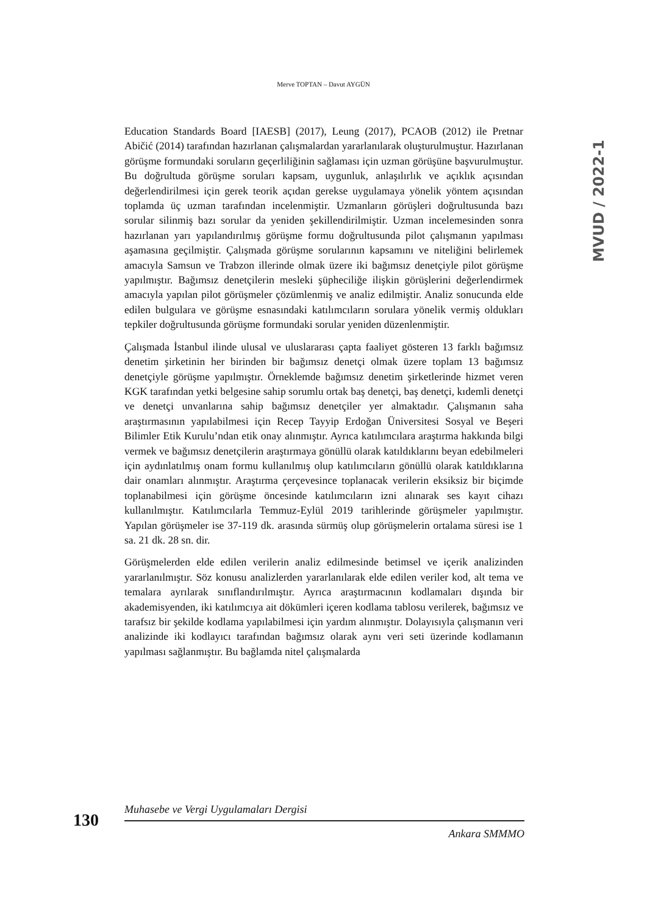Merve TOPTAN – Davut AYGÜN
MVUD / 2022-1
Education Standards Board [IAESB] (2017), Leung (2017), PCAOB (2012) ile Pretnar Abičić (2014) tarafından hazırlanan çalışmalardan yararlanılarak oluşturulmuştur. Hazırlanan görüşme formundaki soruların geçerliliğinin sağlaması için uzman görüşüne başvurulmuştur. Bu doğrultuda görüşme soruları kapsam, uygunluk, anlaşılırlık ve açıklık açısından değerlendirilmesi için gerek teorik açıdan gerekse uygulamaya yönelik yöntem açısından toplamda üç uzman tarafından incelenmiştir. Uzmanların görüşleri doğrultusunda bazı sorular silinmiş bazı sorular da yeniden şekillendirilmiştir. Uzman incelemesinden sonra hazırlanan yarı yapılandırılmış görüşme formu doğrultusunda pilot çalışmanın yapılması aşamasına geçilmiştir. Çalışmada görüşme sorularının kapsamını ve niteliğini belirlemek amacıyla Samsun ve Trabzon illerinde olmak üzere iki bağımsız denetçiyle pilot görüşme yapılmıştır. Bağımsız denetçilerin mesleki şüpheciliğe ilişkin görüşlerini değerlendirmek amacıyla yapılan pilot görüşmeler çözümlenmiş ve analiz edilmiştir. Analiz sonucunda elde edilen bulgulara ve görüşme esnasındaki katılımcıların sorulara yönelik vermiş oldukları tepkiler doğrultusunda görüşme formundaki sorular yeniden düzenlenmiştir.
Çalışmada İstanbul ilinde ulusal ve uluslararası çapta faaliyet gösteren 13 farklı bağımsız denetim şirketinin her birinden bir bağımsız denetçi olmak üzere toplam 13 bağımsız denetçiyle görüşme yapılmıştır. Örneklemde bağımsız denetim şirketlerinde hizmet veren KGK tarafından yetki belgesine sahip sorumlu ortak baş denetçi, baş denetçi, kıdemli denetçi ve denetçi unvanlarına sahip bağımsız denetçiler yer almaktadır. Çalışmanın saha araştırmasının yapılabilmesi için Recep Tayyip Erdoğan Üniversitesi Sosyal ve Beşeri Bilimler Etik Kurulu’ndan etik onay alınmıştır. Ayrıca katılımcılara araştırma hakkında bilgi vermek ve bağımsız denetçilerin araştırmaya gönüllü olarak katıldıklarını beyan edebilmeleri için aydınlatılmış onam formu kullanılmış olup katılımcıların gönüllü olarak katıldıklarına dair onamları alınmıştır. Araştırma çerçevesince toplanacak verilerin eksiksiz bir biçimde toplanabilmesi için görüşme öncesinde katılımcıların izni alınarak ses kayıt cihazı kullanılmıştır. Katılımcılarla Temmuz-Eylül 2019 tarihlerinde görüşmeler yapılmıştır. Yapılan görüşmeler ise 37-119 dk. arasında sürmüş olup görüşmelerin ortalama süresi ise 1 sa. 21 dk. 28 sn. dir.
Görüşmelerden elde edilen verilerin analiz edilmesinde betimsel ve içerik analizinden yararlanılmıştır. Söz konusu analizlerden yararlanılarak elde edilen veriler kod, alt tema ve temalara ayrılarak sınıflandırılmıştır. Ayrıca araştırmacının kodlamaları dışında bir akademisyenden, iki katılımcıya ait dökümleri içeren kodlama tablosu verilerek, bağımsız ve tarafsız bir şekilde kodlama yapılabilmesi için yardım alınmıştır. Dolayısıyla çalışmanın veri analizinde iki kodlayıcı tarafından bağımsız olarak aynı veri seti üzerinde kodlamanın yapılması sağlanmıştır. Bu bağlamda nitel çalışmalarda
130
Muhasebe ve Vergi Uygulamaları Dergisi
Ankara SMMMO